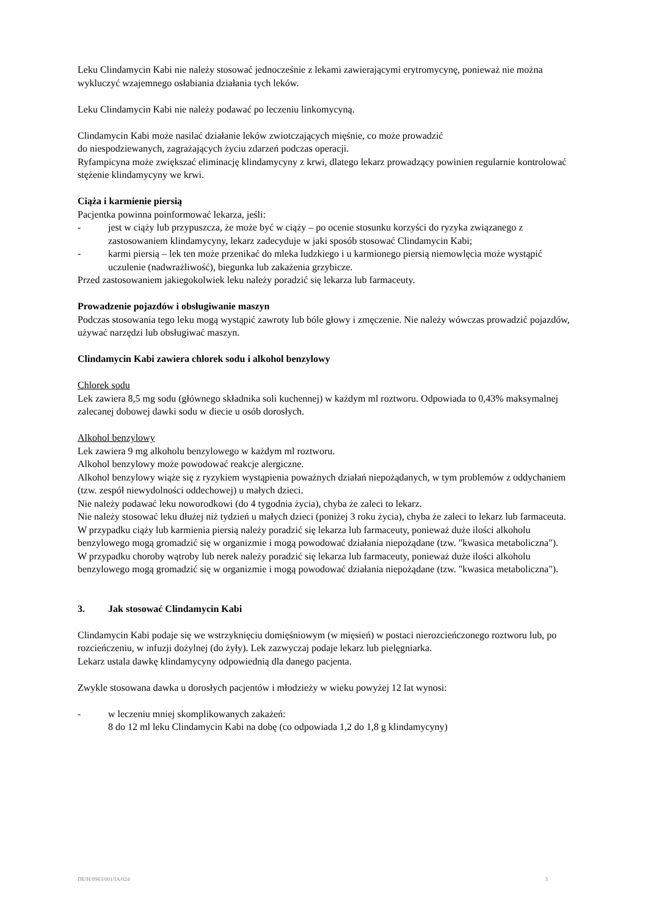Leku Clindamycin Kabi nie należy stosować jednocześnie z lekami zawierającymi erytromycynę, ponieważ nie można wykluczyć wzajemnego osłabiania działania tych leków.
Leku Clindamycin Kabi nie należy podawać po leczeniu linkomycyną.
Clindamycin Kabi może nasilać działanie leków zwiotczających mięśnie, co może prowadzić
do niespodziewanych, zagrażających życiu zdarzeń podczas operacji.
Ryfampicyna może zwiększać eliminację klindamycyny z krwi, dlatego lekarz prowadzący powinien regularnie kontrolować stężenie klindamycyny we krwi.
Ciąża i karmienie piersią
Pacjentka powinna poinformować lekarza, jeśli:
- jest w ciąży lub przypuszcza, że może być w ciąży – po ocenie stosunku korzyści do ryzyka związanego z zastosowaniem klindamycyny, lekarz zadecyduje w jaki sposób stosować Clindamycin Kabi;
- karmi piersią – lek ten może przenikać do mleka ludzkiego i u karmionego piersią niemowlęcia może wystąpić uczulenie (nadwrażliwość), biegunka lub zakażenia grzybicze.
Przed zastosowaniem jakiegokolwiek leku należy poradzić się lekarza lub farmaceuty.
Prowadzenie pojazdów i obsługiwanie maszyn
Podczas stosowania tego leku mogą wystąpić zawroty lub bóle głowy i zmęczenie. Nie należy wówczas prowadzić pojazdów, używać narzędzi lub obsługiwać maszyn.
Clindamycin Kabi zawiera chlorek sodu i alkohol benzylowy
Chlorek sodu
Lek zawiera 8,5 mg sodu (głównego składnika soli kuchennej) w każdym ml roztworu. Odpowiada to 0,43% maksymalnej zalecanej dobowej dawki sodu w diecie u osób dorosłych.
Alkohol benzylowy
Lek zawiera 9 mg alkoholu benzylowego w każdym ml roztworu.
Alkohol benzylowy może powodować reakcje alergiczne.
Alkohol benzylowy wiąże się z ryzykiem wystąpienia poważnych działań niepożądanych, w tym problemów z oddychaniem (tzw. zespół niewydolności oddechowej) u małych dzieci.
Nie należy podawać leku noworodkowi (do 4 tygodnia życia), chyba że zaleci to lekarz.
Nie należy stosować leku dłużej niż tydzień u małych dzieci (poniżej 3 roku życia), chyba że zaleci to lekarz lub farmaceuta.
W przypadku ciąży lub karmienia piersią należy poradzić się lekarza lub farmaceuty, ponieważ duże ilości alkoholu benzylowego mogą gromadzić się w organizmie i mogą powodować działania niepożądane (tzw. "kwasica metaboliczna").
W przypadku choroby wątroby lub nerek należy poradzić się lekarza lub farmaceuty, ponieważ duże ilości alkoholu benzylowego mogą gromadzić się w organizmie i mogą powodować działania niepożądane (tzw. "kwasica metaboliczna").
3. Jak stosować Clindamycin Kabi
Clindamycin Kabi podaje się we wstrzyknięciu domięśniowym (w mięsień) w postaci nierozcieńczonego roztworu lub, po rozcieńczeniu, w infuzji dożylnej (do żyły). Lek zazwyczaj podaje lekarz lub pielęgniarka.
Lekarz ustala dawkę klindamycyny odpowiednią dla danego pacjenta.
Zwykle stosowana dawka u dorosłych pacjentów i młodzieży w wieku powyżej 12 lat wynosi:
- w leczeniu mniej skomplikowanych zakażeń:
8 do 12 ml leku Clindamycin Kabi na dobę (co odpowiada 1,2 do 1,8 g klindamycyny)
DE/H/0963/001/IA/024 3